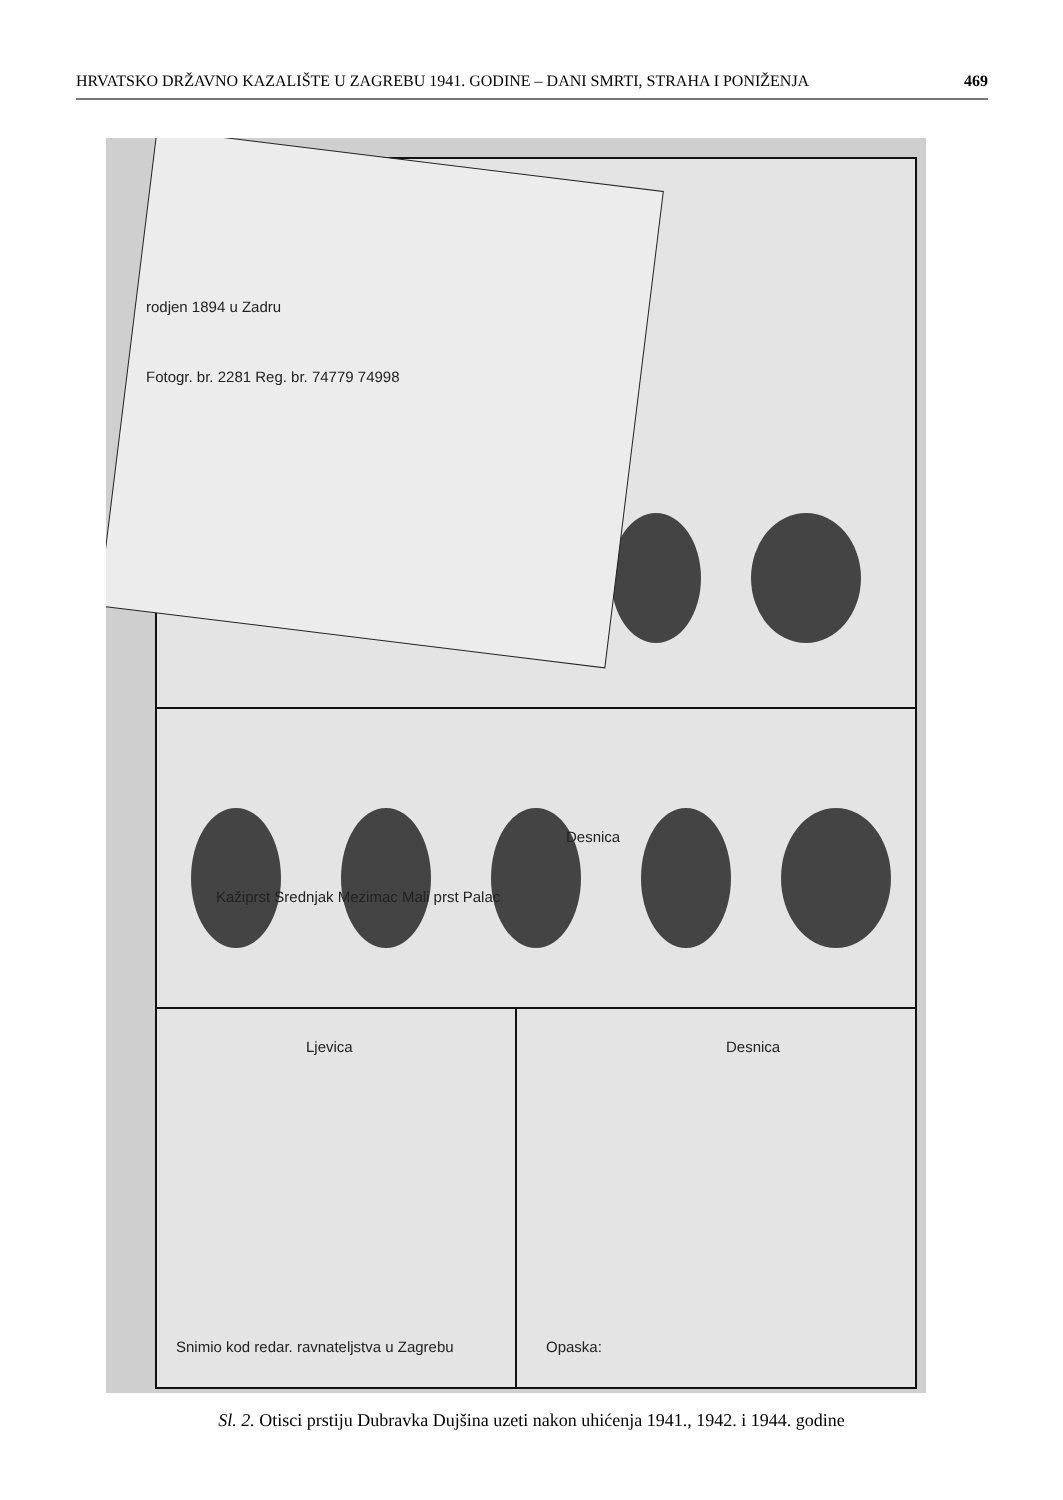HRVATSKO DRŽAVNO KAZALIŠTE U ZAGREBU 1941. GODINE – DANI SMRTI, STRAHA I PONIŽENJA 469
Desnica
Kažiprst Srednjak Mezimac Mali prst Palac
Ljevica Desnica
Snimio kod redar. ravnateljstva u Zagrebu
Opaska:
rodjen 1894 u Zadru
Fotogr. br. 2281 Reg. br. 74779 74998
Sl. 2. Otisci prstiju Dubravka Dujšina uzeti nakon uhićenja 1941., 1942. i 1944. godine